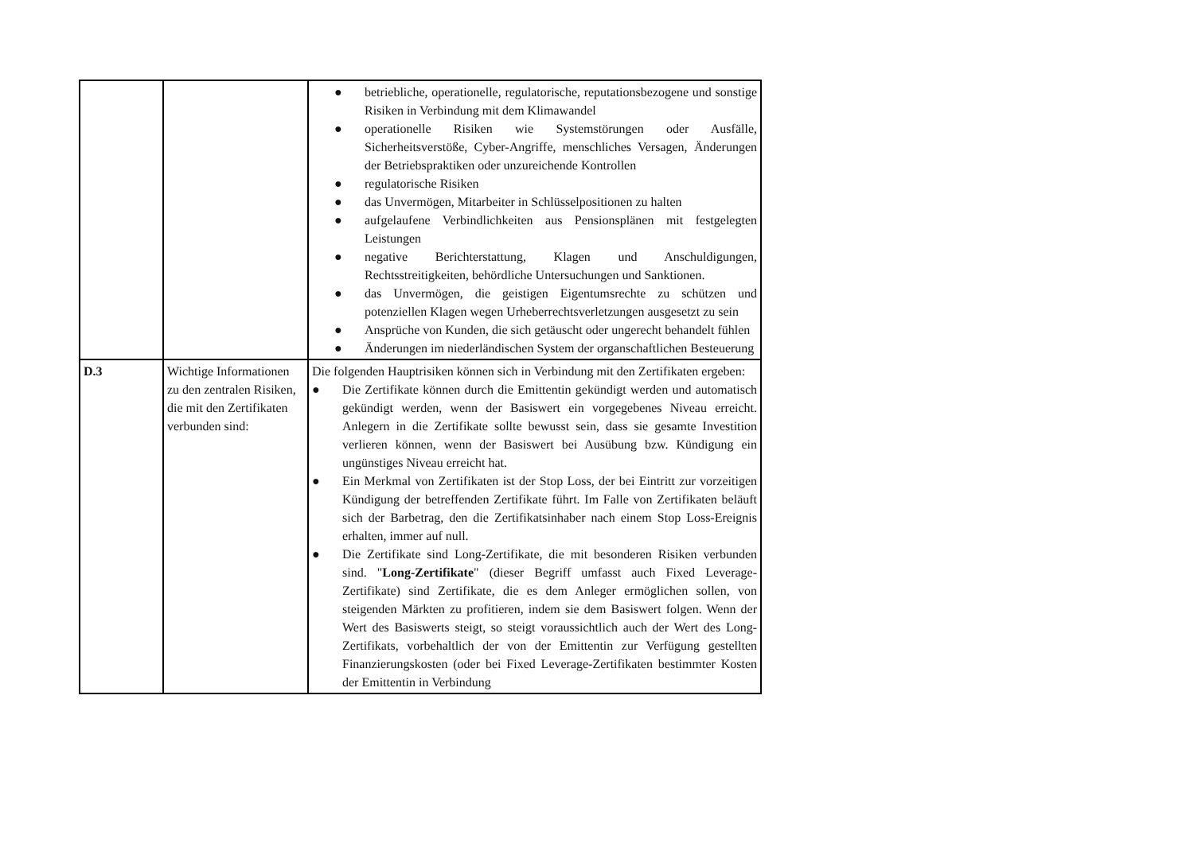| | | ● betriebliche, operationelle, regulatorische, reputationsbezogene und sonstige Risiken in Verbindung mit dem Klimawandel ● operationelle Risiken wie Systemstörungen oder Ausfälle, Sicherheitsverstöße, Cyber-Angriffe, menschliches Versagen, Änderungen der Betriebspraktiken oder unzureichende Kontrollen ● regulatorische Risiken ● das Unvermögen, Mitarbeiter in Schlüsselpositionen zu halten ● aufgelaufene Verbindlichkeiten aus Pensionsplänen mit festgelegten Leistungen ● negative Berichterstattung, Klagen und Anschuldigungen, Rechtsstreitigkeiten, behördliche Untersuchungen und Sanktionen. ● das Unvermögen, die geistigen Eigentumsrechte zu schützen und potenziellen Klagen wegen Urheberrechtsverletzungen ausgesetzt zu sein ● Ansprüche von Kunden, die sich getäuscht oder ungerecht behandelt fühlen ● Änderungen im niederländischen System der organschaftlichen Besteuerung |
| D.3 | Wichtige Informationen zu den zentralen Risiken, die mit den Zertifikaten verbunden sind: | Die folgenden Hauptrisiken können sich in Verbindung mit den Zertifikaten ergeben: ● Die Zertifikate können durch die Emittentin gekündigt werden und automatisch gekündigt werden, wenn der Basiswert ein vorgegebenes Niveau erreicht. Anlegern in die Zertifikate sollte bewusst sein, dass sie gesamte Investition verlieren können, wenn der Basiswert bei Ausübung bzw. Kündigung ein ungünstiges Niveau erreicht hat. ● Ein Merkmal von Zertifikaten ist der Stop Loss, der bei Eintritt zur vorzeitigen Kündigung der betreffenden Zertifikate führt. Im Falle von Zertifikaten beläuft sich der Barbetrag, den die Zertifikatsinhaber nach einem Stop Loss-Ereignis erhalten, immer auf null. ● Die Zertifikate sind Long-Zertifikate, die mit besonderen Risiken verbunden sind. " Long-Zertifikate " (dieser Begriff umfasst auch Fixed Leverage-Zertifikate) sind Zertifikate, die es dem Anleger ermöglichen sollen, von steigenden Märkten zu profitieren, indem sie dem Basiswert folgen. Wenn der Wert des Basiswerts steigt, so steigt voraussichtlich auch der Wert des Long-Zertifikats, vorbehaltlich der von der Emittentin zur Verfügung gestellten Finanzierungskosten (oder bei Fixed Leverage-Zertifikaten bestimmter Kosten der Emittentin in Verbindung |